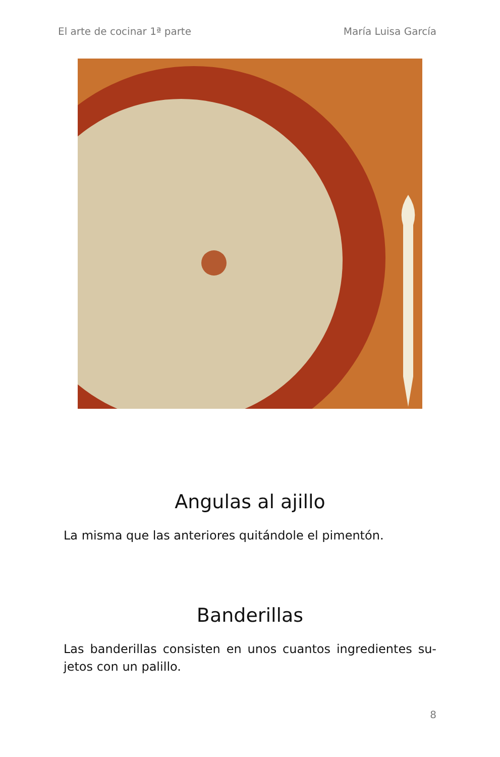El arte de cocinar 1ª parte María Luisa García
Angulas al ajillo
La misma que las anteriores quitándole el pimentón.
Banderillas
Las banderillas consisten en unos cuantos ingredientes su-jetos con un palillo.
8